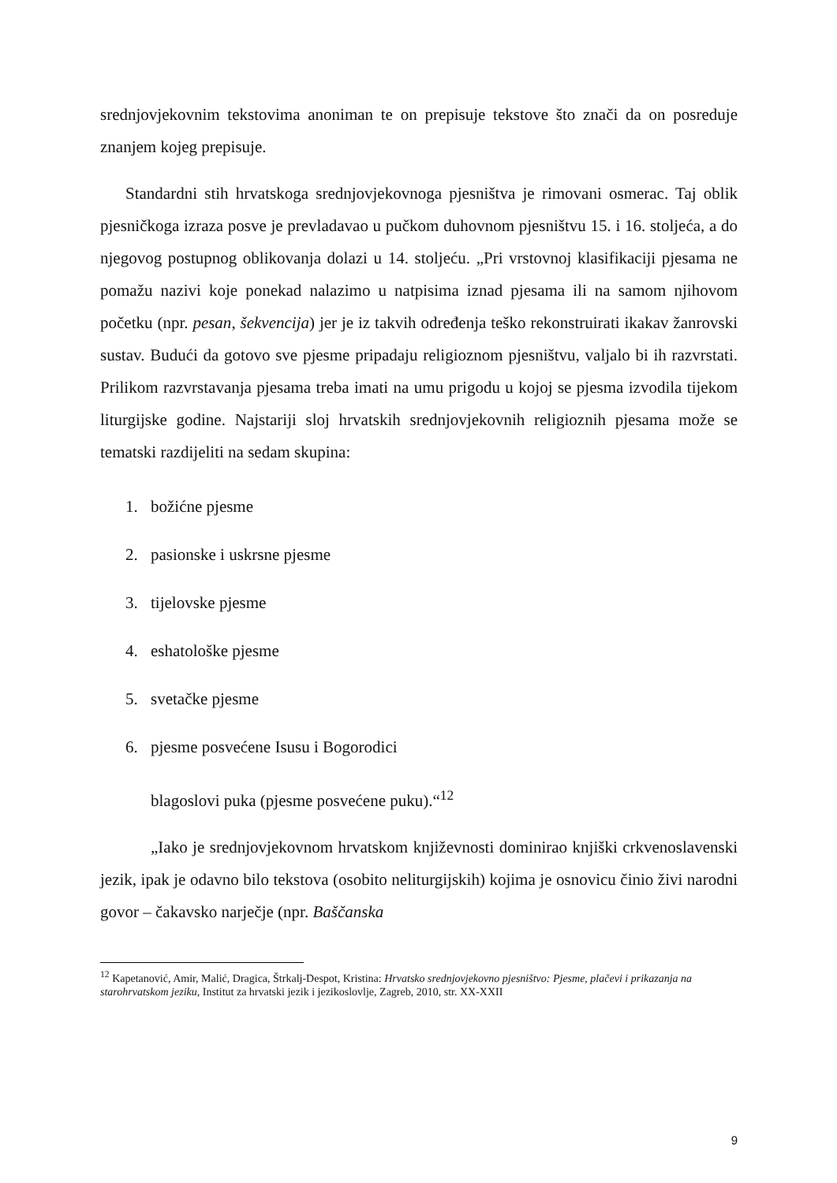srednjovjekovnim tekstovima anoniman te on prepisuje tekstove što znači da on posreduje znanjem kojeg prepisuje.
Standardni stih hrvatskoga srednjovjekovnoga pjesništva je rimovani osmerac. Taj oblik pjesničkoga izraza posve je prevladavao u pučkom duhovnom pjesništvu 15. i 16. stoljeća, a do njegovog postupnog oblikovanja dolazi u 14. stoljeću. „Pri vrstovnoj klasifikaciji pjesama ne pomažu nazivi koje ponekad nalazimo u natpisima iznad pjesama ili na samom njihovom početku (npr. pesan, šekvencija) jer je iz takvih određenja teško rekonstruirati ikakav žanrovski sustav. Budući da gotovo sve pjesme pripadaju religioznom pjesništvu, valjalo bi ih razvrstati. Prilikom razvrstavanja pjesama treba imati na umu prigodu u kojoj se pjesma izvodila tijekom liturgijske godine. Najstariji sloj hrvatskih srednjovjekovnih religioznih pjesama može se tematski razdijeliti na sedam skupina:
1. božićne pjesme
2. pasionske i uskrsne pjesme
3. tijelovske pjesme
4. eshatološke pjesme
5. svetačke pjesme
6. pjesme posvećene Isusu i Bogorodici
blagoslovi puka (pjesme posvećene puku).“<sup>12</sup>
„Iako je srednjovjekovnom hrvatskom književnosti dominirao knjiški crkvenoslavenski jezik, ipak je odavno bilo tekstova (osobito neliturgijskih) kojima je osnovicu činio živi narodni govor – čakavsko narječje (npr. Baščanska
<sup>12</sup> Kapetanović, Amir, Malić, Dragica, Štrkalj-Despot, Kristina: Hrvatsko srednjovjekovno pjesništvo: Pjesme, plačevi i prikazanja na starohrvatskom jeziku, Institut za hrvatski jezik i jezikoslovlje, Zagreb, 2010, str. XX-XXII
9